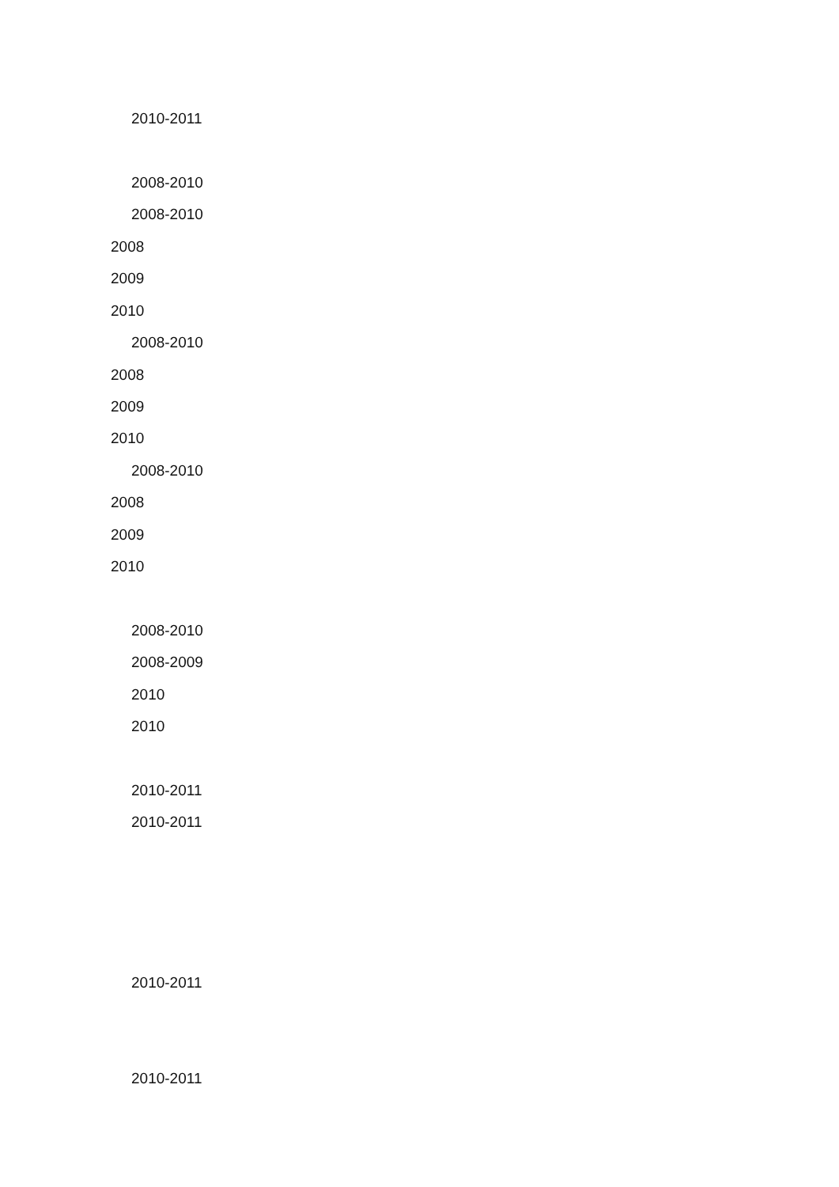2010-2011
2008-2010
2008-2010
2008
2009
2010
2008-2010
2008
2009
2010
2008-2010
2008
2009
2010
2008-2010
2008-2009
2010
2010
2010-2011
2010-2011
2010-2011
2010-2011